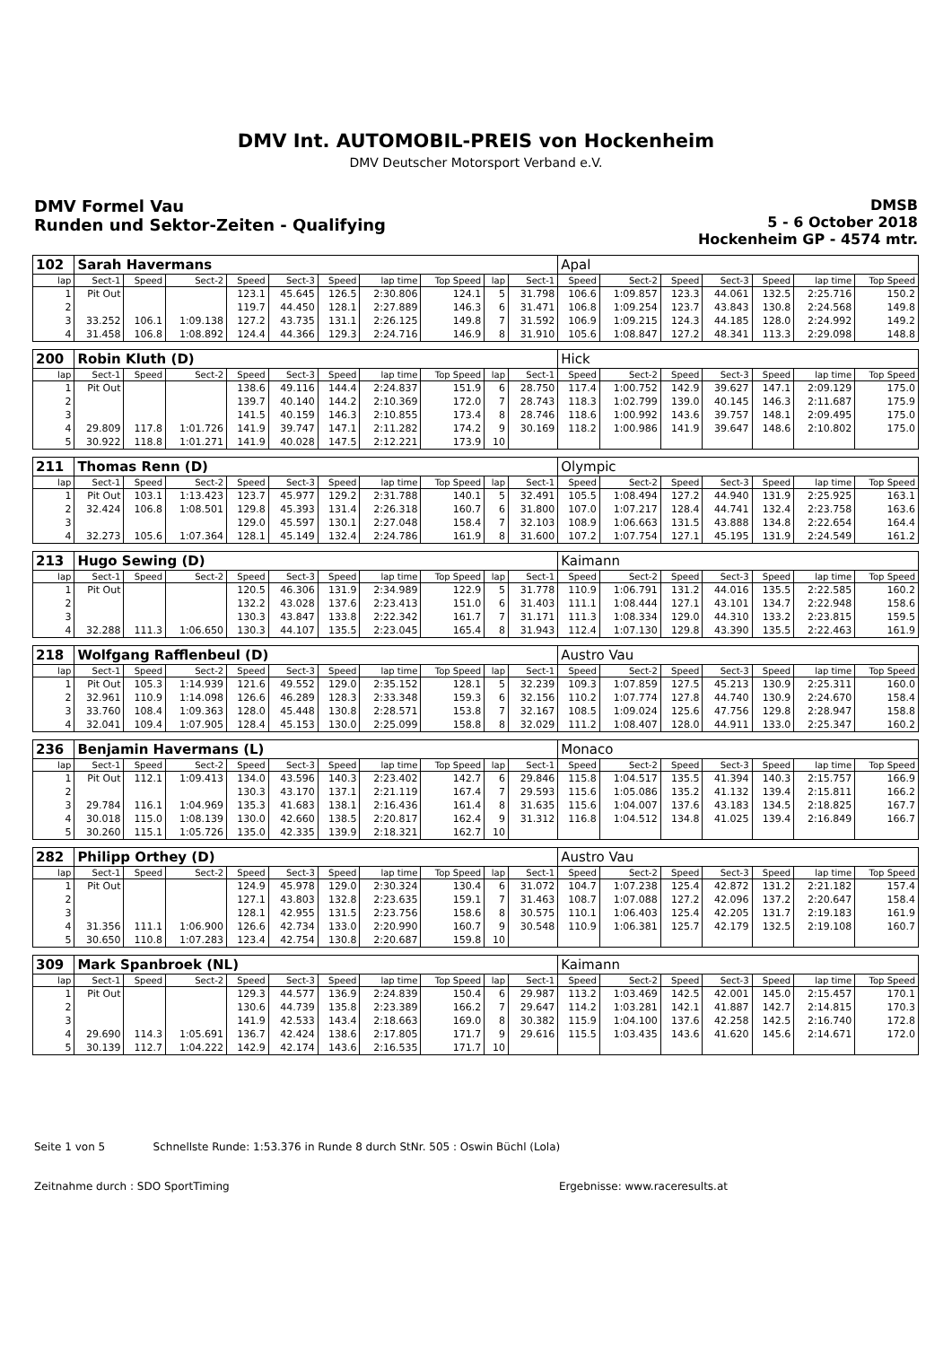DMV Int. AUTOMOBIL-PREIS von Hockenheim
DMV Deutscher Motorsport Verband e.V.
DMV Formel Vau
Runden und Sektor-Zeiten - Qualifying
DMSB
5 - 6 October 2018
Hockenheim GP - 4574 mtr.
| 102 | Sarah Havermans | | | | | | | | | | Apal | | | | | | |
| lap | Sect-1 | Speed | Sect-2 | Speed | Sect-3 | Speed | lap time | Top Speed | lap | Sect-1 | Speed | Sect-2 | Speed | Sect-3 | Speed | lap time | Top Speed |
| 1 | Pit Out | | | 123.1 | 45.645 | 126.5 | 2:30.806 | 124.1 | 5 | 31.798 | 106.6 | 1:09.857 | 123.3 | 44.061 | 132.5 | 2:25.716 | 150.2 |
| 2 | | | | 119.7 | 44.450 | 128.1 | 2:27.889 | 146.3 | 6 | 31.471 | 106.8 | 1:09.254 | 123.7 | 43.843 | 130.8 | 2:24.568 | 149.8 |
| 3 | 33.252 | 106.1 | 1:09.138 | 127.2 | 43.735 | 131.1 | 2:26.125 | 149.8 | 7 | 31.592 | 106.9 | 1:09.215 | 124.3 | 44.185 | 128.0 | 2:24.992 | 149.2 |
| 4 | 31.458 | 106.8 | 1:08.892 | 124.4 | 44.366 | 129.3 | 2:24.716 | 146.9 | 8 | 31.910 | 105.6 | 1:08.847 | 127.2 | 48.341 | 113.3 | 2:29.098 | 148.8 |
| 200 | Robin Kluth (D) | | | | | | | | | | Hick | | | | | | |
| lap | Sect-1 | Speed | Sect-2 | Speed | Sect-3 | Speed | lap time | Top Speed | lap | Sect-1 | Speed | Sect-2 | Speed | Sect-3 | Speed | lap time | Top Speed |
| 1 | Pit Out | | | 138.6 | 49.116 | 144.4 | 2:24.837 | 151.9 | 6 | 28.750 | 117.4 | 1:00.752 | 142.9 | 39.627 | 147.1 | 2:09.129 | 175.0 |
| 2 | | | | 139.7 | 40.140 | 144.2 | 2:10.369 | 172.0 | 7 | 28.743 | 118.3 | 1:02.799 | 139.0 | 40.145 | 146.3 | 2:11.687 | 175.9 |
| 3 | | | | 141.5 | 40.159 | 146.3 | 2:10.855 | 173.4 | 8 | 28.746 | 118.6 | 1:00.992 | 143.6 | 39.757 | 148.1 | 2:09.495 | 175.0 |
| 4 | 29.809 | 117.8 | 1:01.726 | 141.9 | 39.747 | 147.1 | 2:11.282 | 174.2 | 9 | 30.169 | 118.2 | 1:00.986 | 141.9 | 39.647 | 148.6 | 2:10.802 | 175.0 |
| 5 | 30.922 | 118.8 | 1:01.271 | 141.9 | 40.028 | 147.5 | 2:12.221 | 173.9 | 10 | | | | | | | | |
| 211 | Thomas Renn (D) | | | | | | | | | | Olympic | | | | | | |
| lap | Sect-1 | Speed | Sect-2 | Speed | Sect-3 | Speed | lap time | Top Speed | lap | Sect-1 | Speed | Sect-2 | Speed | Sect-3 | Speed | lap time | Top Speed |
| 1 | Pit Out | 103.1 | 1:13.423 | 123.7 | 45.977 | 129.2 | 2:31.788 | 140.1 | 5 | 32.491 | 105.5 | 1:08.494 | 127.2 | 44.940 | 131.9 | 2:25.925 | 163.1 |
| 2 | 32.424 | 106.8 | 1:08.501 | 129.8 | 45.393 | 131.4 | 2:26.318 | 160.7 | 6 | 31.800 | 107.0 | 1:07.217 | 128.4 | 44.741 | 132.4 | 2:23.758 | 163.6 |
| 3 | | | | 129.0 | 45.597 | 130.1 | 2:27.048 | 158.4 | 7 | 32.103 | 108.9 | 1:06.663 | 131.5 | 43.888 | 134.8 | 2:22.654 | 164.4 |
| 4 | 32.273 | 105.6 | 1:07.364 | 128.1 | 45.149 | 132.4 | 2:24.786 | 161.9 | 8 | 31.600 | 107.2 | 1:07.754 | 127.1 | 45.195 | 131.9 | 2:24.549 | 161.2 |
| 213 | Hugo Sewing (D) | | | | | | | | | | Kaimann | | | | | | |
| lap | Sect-1 | Speed | Sect-2 | Speed | Sect-3 | Speed | lap time | Top Speed | lap | Sect-1 | Speed | Sect-2 | Speed | Sect-3 | Speed | lap time | Top Speed |
| 1 | Pit Out | | | 120.5 | 46.306 | 131.9 | 2:34.989 | 122.9 | 5 | 31.778 | 110.9 | 1:06.791 | 131.2 | 44.016 | 135.5 | 2:22.585 | 160.2 |
| 2 | | | | 132.2 | 43.028 | 137.6 | 2:23.413 | 151.0 | 6 | 31.403 | 111.1 | 1:08.444 | 127.1 | 43.101 | 134.7 | 2:22.948 | 158.6 |
| 3 | | | | 130.3 | 43.847 | 133.8 | 2:22.342 | 161.7 | 7 | 31.171 | 111.3 | 1:08.334 | 129.0 | 44.310 | 133.2 | 2:23.815 | 159.5 |
| 4 | 32.288 | 111.3 | 1:06.650 | 130.3 | 44.107 | 135.5 | 2:23.045 | 165.4 | 8 | 31.943 | 112.4 | 1:07.130 | 129.8 | 43.390 | 135.5 | 2:22.463 | 161.9 |
| 218 | Wolfgang Rafflenbeul (D) | | | | | | | | | | Austro Vau | | | | | | |
| lap | Sect-1 | Speed | Sect-2 | Speed | Sect-3 | Speed | lap time | Top Speed | lap | Sect-1 | Speed | Sect-2 | Speed | Sect-3 | Speed | lap time | Top Speed |
| 1 | Pit Out | 105.3 | 1:14.939 | 121.6 | 49.552 | 129.0 | 2:35.152 | 128.1 | 5 | 32.239 | 109.3 | 1:07.859 | 127.5 | 45.213 | 130.9 | 2:25.311 | 160.0 |
| 2 | 32.961 | 110.9 | 1:14.098 | 126.6 | 46.289 | 128.3 | 2:33.348 | 159.3 | 6 | 32.156 | 110.2 | 1:07.774 | 127.8 | 44.740 | 130.9 | 2:24.670 | 158.4 |
| 3 | 33.760 | 108.4 | 1:09.363 | 128.0 | 45.448 | 130.8 | 2:28.571 | 153.8 | 7 | 32.167 | 108.5 | 1:09.024 | 125.6 | 47.756 | 129.8 | 2:28.947 | 158.8 |
| 4 | 32.041 | 109.4 | 1:07.905 | 128.4 | 45.153 | 130.0 | 2:25.099 | 158.8 | 8 | 32.029 | 111.2 | 1:08.407 | 128.0 | 44.911 | 133.0 | 2:25.347 | 160.2 |
| 236 | Benjamin Havermans (L) | | | | | | | | | | Monaco | | | | | | |
| lap | Sect-1 | Speed | Sect-2 | Speed | Sect-3 | Speed | lap time | Top Speed | lap | Sect-1 | Speed | Sect-2 | Speed | Sect-3 | Speed | lap time | Top Speed |
| 1 | Pit Out | 112.1 | 1:09.413 | 134.0 | 43.596 | 140.3 | 2:23.402 | 142.7 | 6 | 29.846 | 115.8 | 1:04.517 | 135.5 | 41.394 | 140.3 | 2:15.757 | 166.9 |
| 2 | | | | 130.3 | 43.170 | 137.1 | 2:21.119 | 167.4 | 7 | 29.593 | 115.6 | 1:05.086 | 135.2 | 41.132 | 139.4 | 2:15.811 | 166.2 |
| 3 | 29.784 | 116.1 | 1:04.969 | 135.3 | 41.683 | 138.1 | 2:16.436 | 161.4 | 8 | 31.635 | 115.6 | 1:04.007 | 137.6 | 43.183 | 134.5 | 2:18.825 | 167.7 |
| 4 | 30.018 | 115.0 | 1:08.139 | 130.0 | 42.660 | 138.5 | 2:20.817 | 162.4 | 9 | 31.312 | 116.8 | 1:04.512 | 134.8 | 41.025 | 139.4 | 2:16.849 | 166.7 |
| 5 | 30.260 | 115.1 | 1:05.726 | 135.0 | 42.335 | 139.9 | 2:18.321 | 162.7 | 10 | | | | | | | | |
| 282 | Philipp Orthey (D) | | | | | | | | | | Austro Vau | | | | | | |
| lap | Sect-1 | Speed | Sect-2 | Speed | Sect-3 | Speed | lap time | Top Speed | lap | Sect-1 | Speed | Sect-2 | Speed | Sect-3 | Speed | lap time | Top Speed |
| 1 | Pit Out | | | 124.9 | 45.978 | 129.0 | 2:30.324 | 130.4 | 6 | 31.072 | 104.7 | 1:07.238 | 125.4 | 42.872 | 131.2 | 2:21.182 | 157.4 |
| 2 | | | | 127.1 | 43.803 | 132.8 | 2:23.635 | 159.1 | 7 | 31.463 | 108.7 | 1:07.088 | 127.2 | 42.096 | 137.2 | 2:20.647 | 158.4 |
| 3 | | | | 128.1 | 42.955 | 131.5 | 2:23.756 | 158.6 | 8 | 30.575 | 110.1 | 1:06.403 | 125.4 | 42.205 | 131.7 | 2:19.183 | 161.9 |
| 4 | 31.356 | 111.1 | 1:06.900 | 126.6 | 42.734 | 133.0 | 2:20.990 | 160.7 | 9 | 30.548 | 110.9 | 1:06.381 | 125.7 | 42.179 | 132.5 | 2:19.108 | 160.7 |
| 5 | 30.650 | 110.8 | 1:07.283 | 123.4 | 42.754 | 130.8 | 2:20.687 | 159.8 | 10 | | | | | | | | |
| 309 | Mark Spanbroek (NL) | | | | | | | | | | Kaimann | | | | | | |
| lap | Sect-1 | Speed | Sect-2 | Speed | Sect-3 | Speed | lap time | Top Speed | lap | Sect-1 | Speed | Sect-2 | Speed | Sect-3 | Speed | lap time | Top Speed |
| 1 | Pit Out | | | 129.3 | 44.577 | 136.9 | 2:24.839 | 150.4 | 6 | 29.987 | 113.2 | 1:03.469 | 142.5 | 42.001 | 145.0 | 2:15.457 | 170.1 |
| 2 | | | | 130.6 | 44.739 | 135.8 | 2:23.389 | 166.2 | 7 | 29.647 | 114.2 | 1:03.281 | 142.1 | 41.887 | 142.7 | 2:14.815 | 170.3 |
| 3 | | | | 141.9 | 42.533 | 143.4 | 2:18.663 | 169.0 | 8 | 30.382 | 115.9 | 1:04.100 | 137.6 | 42.258 | 142.5 | 2:16.740 | 172.8 |
| 4 | 29.690 | 114.3 | 1:05.691 | 136.7 | 42.424 | 138.6 | 2:17.805 | 171.7 | 9 | 29.616 | 115.5 | 1:03.435 | 143.6 | 41.620 | 145.6 | 2:14.671 | 172.0 |
| 5 | 30.139 | 112.7 | 1:04.222 | 142.9 | 42.174 | 143.6 | 2:16.535 | 171.7 | 10 | | | | | | | | |
Seite 1 von 5 Schnellste Runde: 1:53.376 in Runde 8 durch StNr. 505 : Oswin Büchl (Lola)
Zeitnahme durch : SDO SportTiming Ergebnisse: www.raceresults.at